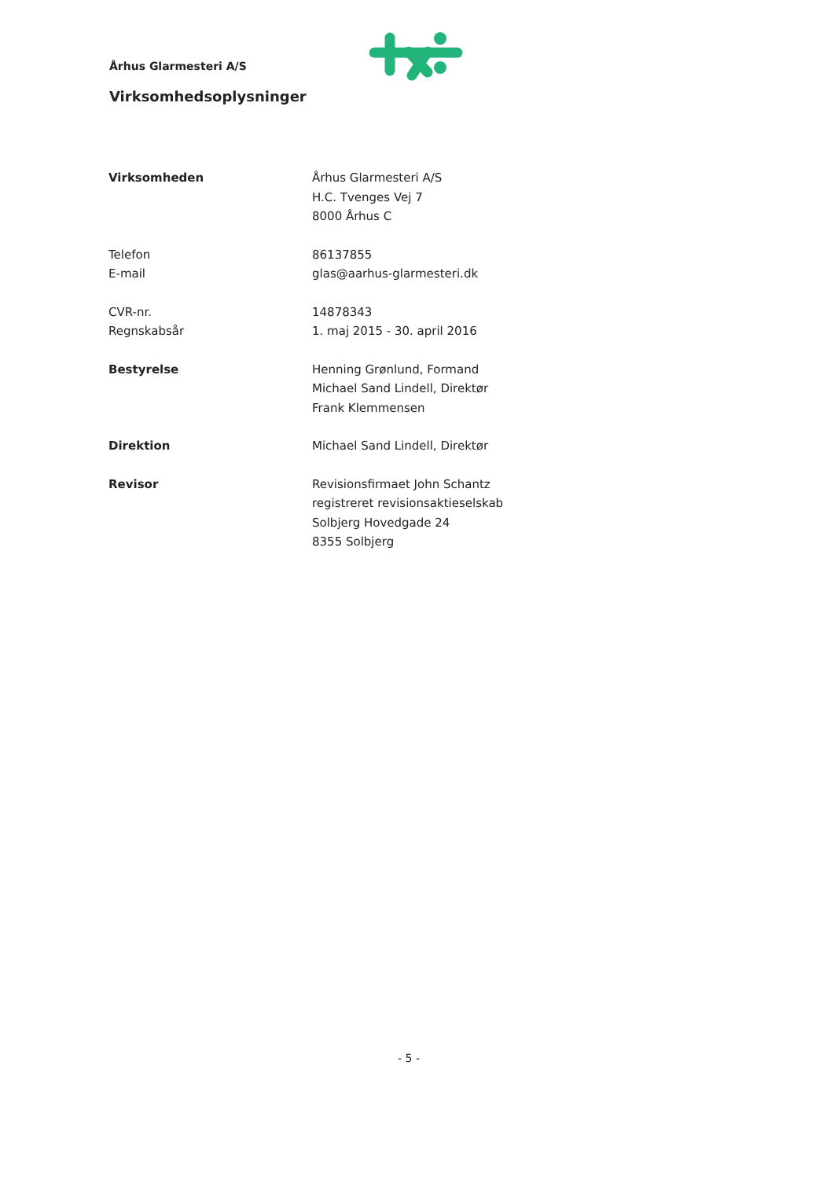Århus Glarmesteri A/S
Virksomhedsoplysninger
Virksomheden Århus Glarmesteri A/S
H.C. Tvenges Vej 7
8000 Århus C
Telefon
E-mail
86137855
glas@aarhus-glarmesteri.dk
CVR-nr.
Regnskabsår
14878343
1. maj 2015 - 30. april 2016
Bestyrelse Henning Grønlund, Formand
Michael Sand Lindell, Direktør
Frank Klemmensen
Direktion Michael Sand Lindell, Direktør
Revisor Revisionsfirmaet John Schantz
registreret revisionsaktieselskab
Solbjerg Hovedgade 24
8355 Solbjerg
- 5 -